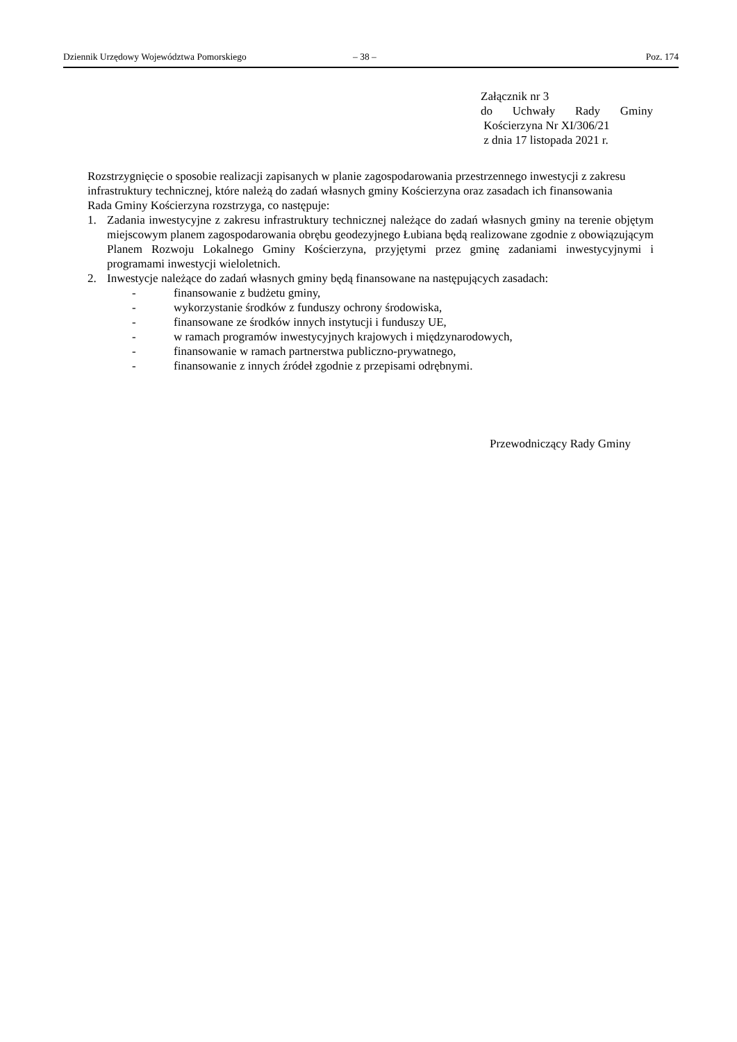Dziennik Urzędowy Województwa Pomorskiego – 38 – Poz. 174
Załącznik nr 3
do Uchwały Rady Gminy
Kościerzyna Nr XI/306/21
z dnia 17 listopada 2021 r.
Rozstrzygnięcie o sposobie realizacji zapisanych w planie zagospodarowania przestrzennego inwestycji z zakresu infrastruktury technicznej, które należą do zadań własnych gminy Kościerzyna oraz zasadach ich finansowania
Rada Gminy Kościerzyna rozstrzyga, co następuje:
1. Zadania inwestycyjne z zakresu infrastruktury technicznej należące do zadań własnych gminy na terenie objętym miejscowym planem zagospodarowania obrębu geodezyjnego Łubiana będą realizowane zgodnie z obowiązującym Planem Rozwoju Lokalnego Gminy Kościerzyna, przyjętymi przez gminę zadaniami inwestycyjnymi i programami inwestycji wieloletnich.
2. Inwestycje należące do zadań własnych gminy będą finansowane na następujących zasadach:
- finansowanie z budżetu gminy,
- wykorzystanie środków z funduszy ochrony środowiska,
- finansowane ze środków innych instytucji i funduszy UE,
- w ramach programów inwestycyjnych krajowych i międzynarodowych,
- finansowanie w ramach partnerstwa publiczno-prywatnego,
- finansowanie z innych źródeł zgodnie z przepisami odrębnymi.
Przewodniczący Rady Gminy